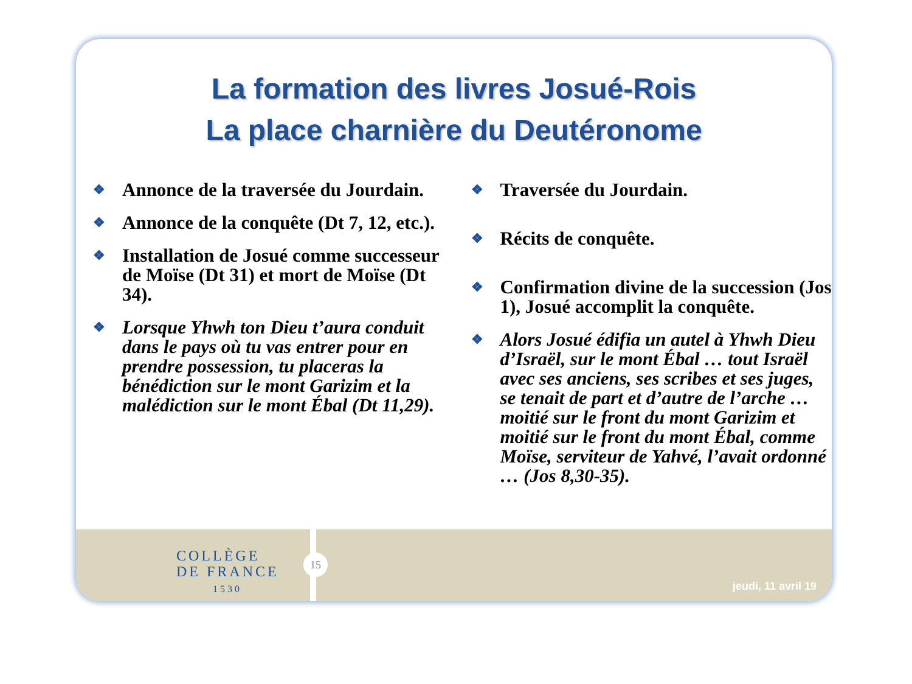La formation des livres Josué-Rois
La place charnière du Deutéronome
❖ Annonce de la traversée du Jourdain.
❖ Annonce de la conquête (Dt 7, 12, etc.).
❖ Installation de Josué comme successeur de Moïse (Dt 31) et mort de Moïse (Dt 34).
❖ Lorsque Yhwh ton Dieu t’aura conduit dans le pays où tu vas entrer pour en prendre possession, tu placeras la bénédiction sur le mont Garizim et la malédiction sur le mont Ébal (Dt 11,29).
❖ Traversée du Jourdain.
❖ Récits de conquête.
❖ Confirmation divine de la succession (Jos 1), Josué accomplit la conquête.
❖ Alors Josué édifia un autel à Yhwh Dieu d’Israël, sur le mont Ébal … tout Israël avec ses anciens, ses scribes et ses juges, se tenait de part et d’autre de l’arche … moitié sur le front du mont Garizim et moitié sur le front du mont Ébal, comme Moïse, serviteur de Yahvé, l’avait ordonné … (Jos 8,30-35).
COLLÈGE
DE FRANCE
1530
15
jeudi, 11 avril 19